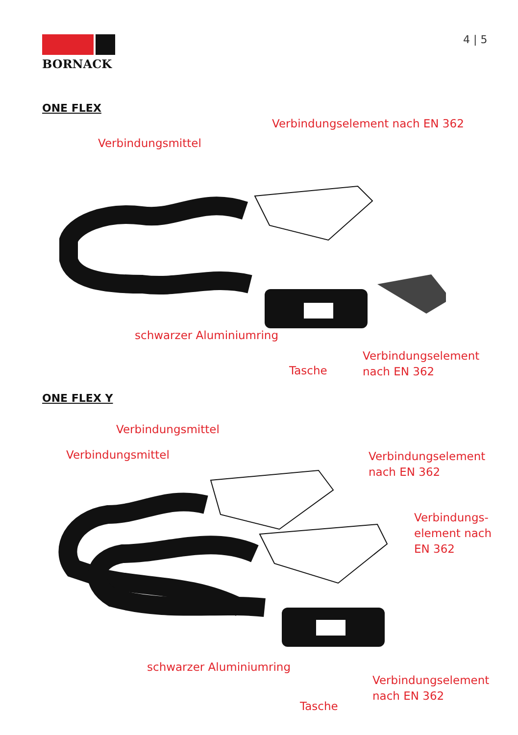BORNACK 4 | 5
ONE FLEX
Verbindungselement nach EN 362
Verbindungsmittel
schwarzer Aluminiumring
Tasche
Verbindungselement
nach EN 362
ONE FLEX Y
Verbindungsmittel
Verbindungsmittel
Verbindungselement
nach EN 362
Verbindungs-
element nach
EN 362
schwarzer Aluminiumring
Tasche
Verbindungselement
nach EN 362